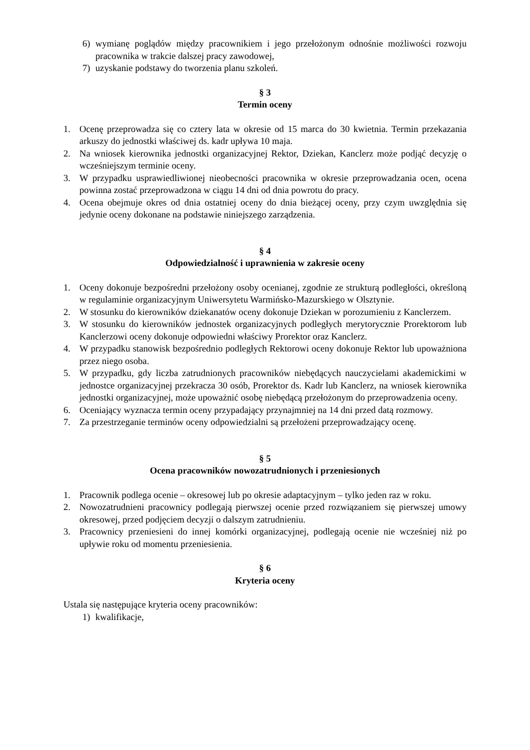6) wymianę poglądów między pracownikiem i jego przełożonym odnośnie możliwości rozwoju pracownika w trakcie dalszej pracy zawodowej,
7) uzyskanie podstawy do tworzenia planu szkoleń.
§ 3
Termin oceny
1. Ocenę przeprowadza się co cztery lata w okresie od 15 marca do 30 kwietnia. Termin przekazania arkuszy do jednostki właściwej ds. kadr upływa 10 maja.
2. Na wniosek kierownika jednostki organizacyjnej Rektor, Dziekan, Kanclerz może podjąć decyzję o wcześniejszym terminie oceny.
3. W przypadku usprawiedliwionej nieobecności pracownika w okresie przeprowadzania ocen, ocena powinna zostać przeprowadzona w ciągu 14 dni od dnia powrotu do pracy.
4. Ocena obejmuje okres od dnia ostatniej oceny do dnia bieżącej oceny, przy czym uwzględnia się jedynie oceny dokonane na podstawie niniejszego zarządzenia.
§ 4
Odpowiedzialność i uprawnienia w zakresie oceny
1. Oceny dokonuje bezpośredni przełożony osoby ocenianej, zgodnie ze strukturą podległości, określoną w regulaminie organizacyjnym Uniwersytetu Warmińsko-Mazurskiego w Olsztynie.
2. W stosunku do kierowników dziekanatów oceny dokonuje Dziekan w porozumieniu z Kanclerzem.
3. W stosunku do kierowników jednostek organizacyjnych podległych merytorycznie Prorektorom lub Kanclerzowi oceny dokonuje odpowiedni właściwy Prorektor oraz Kanclerz.
4. W przypadku stanowisk bezpośrednio podległych Rektorowi oceny dokonuje Rektor lub upoważniona przez niego osoba.
5. W przypadku, gdy liczba zatrudnionych pracowników niebędących nauczycielami akademickimi w jednostce organizacyjnej przekracza 30 osób, Prorektor ds. Kadr lub Kanclerz, na wniosek kierownika jednostki organizacyjnej, może upoważnić osobę niebędącą przełożonym do przeprowadzenia oceny.
6. Oceniający wyznacza termin oceny przypadający przynajmniej na 14 dni przed datą rozmowy.
7. Za przestrzeganie terminów oceny odpowiedzialni są przełożeni przeprowadzający ocenę.
§ 5
Ocena pracowników nowozatrudnionych i przeniesionych
1. Pracownik podlega ocenie – okresowej lub po okresie adaptacyjnym – tylko jeden raz w roku.
2. Nowozatrudnieni pracownicy podlegają pierwszej ocenie przed rozwiązaniem się pierwszej umowy okresowej, przed podjęciem decyzji o dalszym zatrudnieniu.
3. Pracownicy przeniesieni do innej komórki organizacyjnej, podlegają ocenie nie wcześniej niż po upływie roku od momentu przeniesienia.
§ 6
Kryteria oceny
Ustala się następujące kryteria oceny pracowników:
1) kwalifikacje,